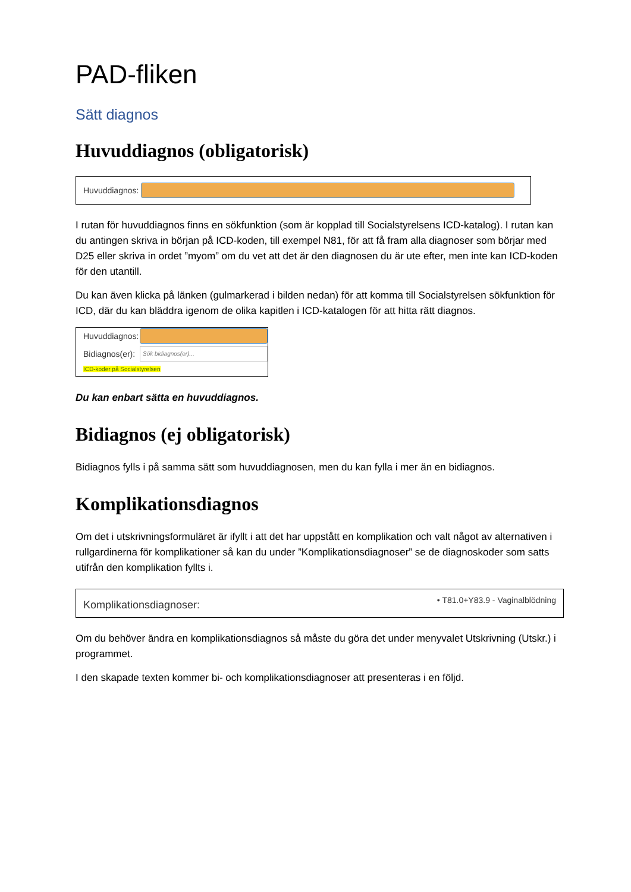PAD-fliken
Sätt diagnos
Huvuddiagnos (obligatorisk)
Huvuddiagnos:
I rutan för huvuddiagnos finns en sökfunktion (som är kopplad till Socialstyrelsens ICD-katalog). I rutan kan du antingen skriva in början på ICD-koden, till exempel N81, för att få fram alla diagnoser som börjar med D25 eller skriva in ordet ”myom” om du vet att det är den diagnosen du är ute efter, men inte kan ICD-koden för den utantill.
Du kan även klicka på länken (gulmarkerad i bilden nedan) för att komma till Socialstyrelsen sökfunktion för ICD, där du kan bläddra igenom de olika kapitlen i ICD-katalogen för att hitta rätt diagnos.
Huvuddiagnos:
Bidiagnos(er):
Sök bidiagnos(er)...
ICD-koder på Socialstyrelsen
Du kan enbart sätta en huvuddiagnos.
Bidiagnos (ej obligatorisk)
Bidiagnos fylls i på samma sätt som huvuddiagnosen, men du kan fylla i mer än en bidiagnos.
Komplikationsdiagnos
Om det i utskrivningsformuläret är ifyllt i att det har uppstått en komplikation och valt något av alternativen i rullgardinerna för komplikationer så kan du under ”Komplikationsdiagnoser” se de diagnoskoder som satts utifrån den komplikation fyllts i.
Komplikationsdiagnoser: • T81.0+Y83.9 - Vaginalblödning
Om du behöver ändra en komplikationsdiagnos så måste du göra det under menyvalet Utskrivning (Utskr.) i programmet.
I den skapade texten kommer bi- och komplikationsdiagnoser att presenteras i en följd.